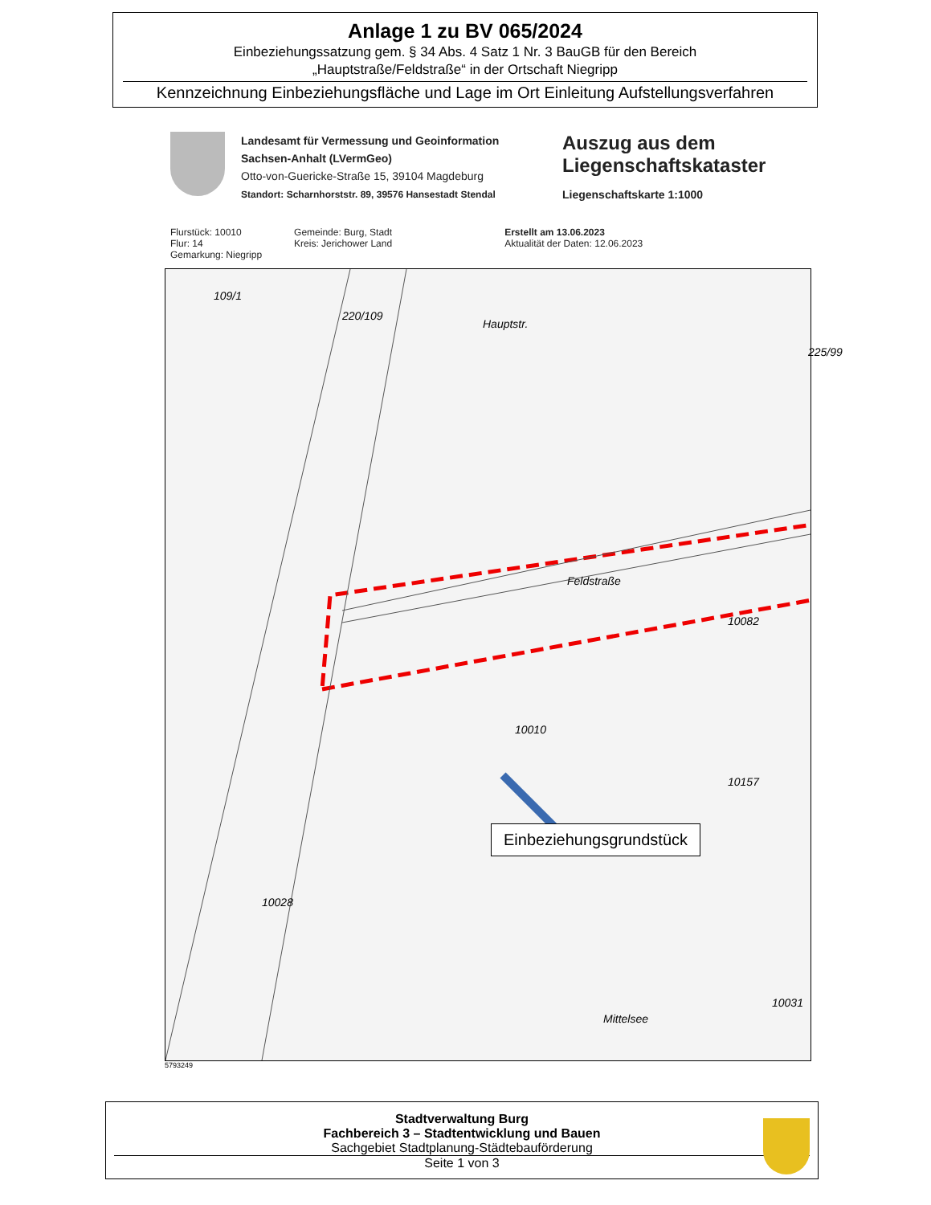Anlage 1 zu BV 065/2024
Einbeziehungssatzung gem. § 34 Abs. 4 Satz 1 Nr. 3 BauGB für den Bereich
„Hauptstraße/Feldstraße“ in der Ortschaft Niegripp
Kennzeichnung Einbeziehungsfläche und Lage im Ort Einleitung Aufstellungsverfahren
Landesamt für Vermessung und Geoinformation
Sachsen-Anhalt (LVermGeo)
Otto-von-Guericke-Straße 15, 39104 Magdeburg
Standort: Scharnhorststr. 89, 39576 Hansestadt Stendal
Auszug aus dem
Liegenschaftskataster
Liegenschaftskarte 1:1000
Flurstück: 10010
Flur: 14
Gemarkung: Niegripp
Gemeinde: Burg, Stadt
Kreis: Jerichower Land
Erstellt am 13.06.2023
Aktualität der Daten: 12.06.2023
109/1
220/109
Hauptstr.
225/99
Feldstraße
10010
10082
10157
10028
Mittelsee
10031
Einbeziehungsgrundstück
5793249
Stadtverwaltung Burg
Fachbereich 3 – Stadtentwicklung und Bauen
Sachgebiet Stadtplanung-Städtebauförderung
Seite 1 von 3